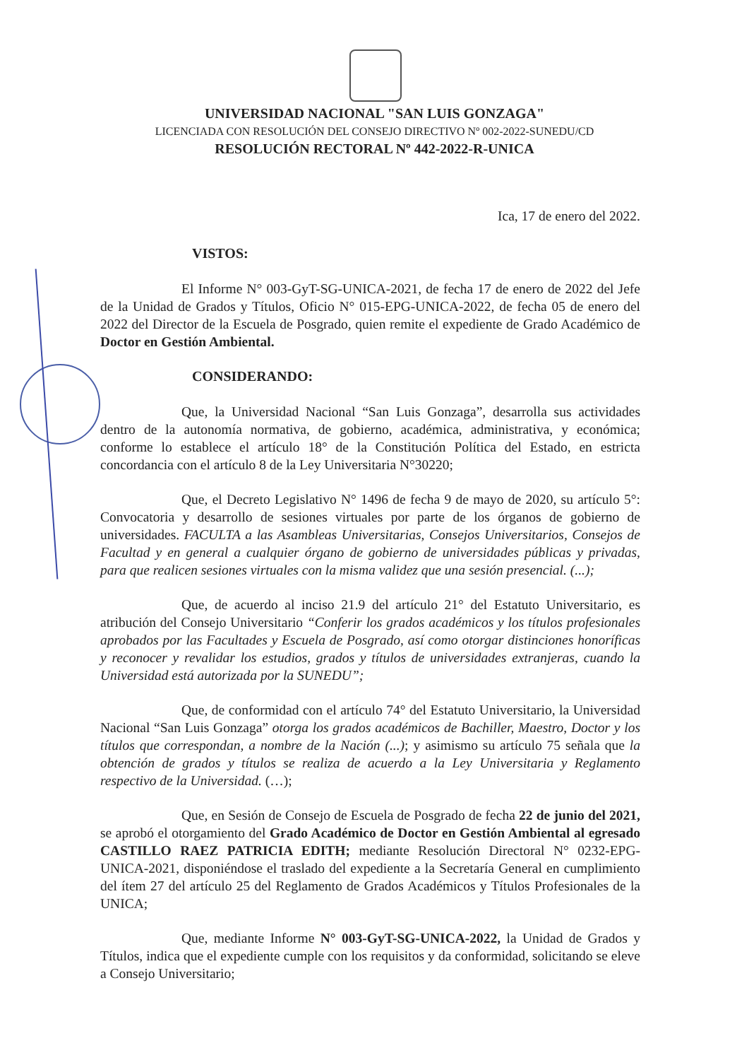UNIVERSIDAD NACIONAL "SAN LUIS GONZAGA"
LICENCIADA CON RESOLUCIÓN DEL CONSEJO DIRECTIVO Nº 002-2022-SUNEDU/CD
RESOLUCIÓN RECTORAL Nº 442-2022-R-UNICA
Ica, 17 de enero del 2022.
VISTOS:
El Informe N° 003-GyT-SG-UNICA-2021, de fecha 17 de enero de 2022 del Jefe de la Unidad de Grados y Títulos, Oficio N° 015-EPG-UNICA-2022, de fecha 05 de enero del 2022 del Director de la Escuela de Posgrado, quien remite el expediente de Grado Académico de Doctor en Gestión Ambiental.
CONSIDERANDO:
Que, la Universidad Nacional “San Luis Gonzaga”, desarrolla sus actividades dentro de la autonomía normativa, de gobierno, académica, administrativa, y económica; conforme lo establece el artículo 18° de la Constitución Política del Estado, en estricta concordancia con el artículo 8 de la Ley Universitaria N°30220;
Que, el Decreto Legislativo N° 1496 de fecha 9 de mayo de 2020, su artículo 5°: Convocatoria y desarrollo de sesiones virtuales por parte de los órganos de gobierno de universidades. FACULTA a las Asambleas Universitarias, Consejos Universitarios, Consejos de Facultad y en general a cualquier órgano de gobierno de universidades públicas y privadas, para que realicen sesiones virtuales con la misma validez que una sesión presencial. (...);
Que, de acuerdo al inciso 21.9 del artículo 21° del Estatuto Universitario, es atribución del Consejo Universitario “Conferir los grados académicos y los títulos profesionales aprobados por las Facultades y Escuela de Posgrado, así como otorgar distinciones honoríficas y reconocer y revalidar los estudios, grados y títulos de universidades extranjeras, cuando la Universidad está autorizada por la SUNEDU”;
Que, de conformidad con el artículo 74° del Estatuto Universitario, la Universidad Nacional “San Luis Gonzaga” otorga los grados académicos de Bachiller, Maestro, Doctor y los títulos que correspondan, a nombre de la Nación (...); y asimismo su artículo 75 señala que la obtención de grados y títulos se realiza de acuerdo a la Ley Universitaria y Reglamento respectivo de la Universidad. (…);
Que, en Sesión de Consejo de Escuela de Posgrado de fecha 22 de junio del 2021, se aprobó el otorgamiento del Grado Académico de Doctor en Gestión Ambiental al egresado CASTILLO RAEZ PATRICIA EDITH; mediante Resolución Directoral N° 0232-EPG-UNICA-2021, disponiéndose el traslado del expediente a la Secretaría General en cumplimiento del ítem 27 del artículo 25 del Reglamento de Grados Académicos y Títulos Profesionales de la UNICA;
Que, mediante Informe N° 003-GyT-SG-UNICA-2022, la Unidad de Grados y Títulos, indica que el expediente cumple con los requisitos y da conformidad, solicitando se eleve a Consejo Universitario;